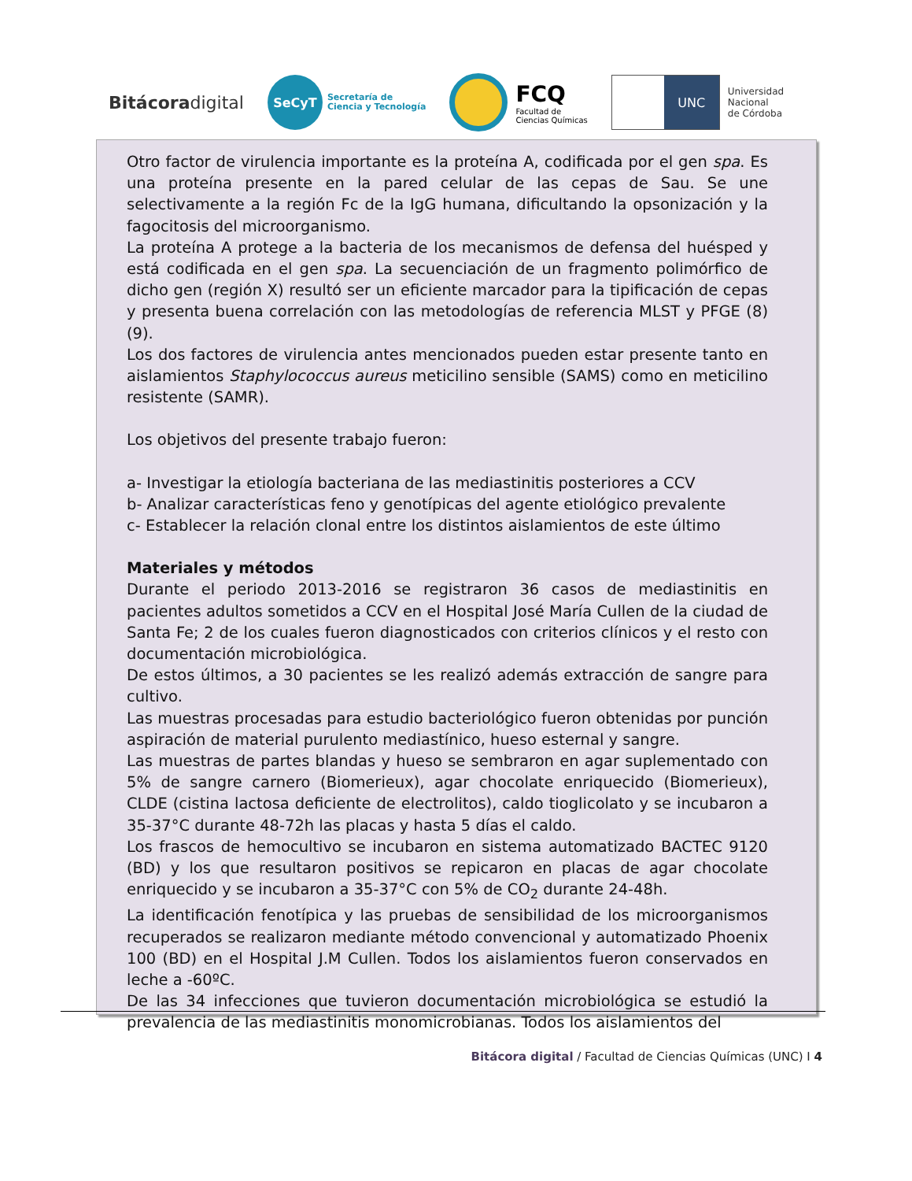Bitácoradigital
SeCyT
Secretaría de
Ciencia y Tecnología
FCQ
Facultad de
Ciencias Químicas
UNC
Universidad
Nacional
de Córdoba
Otro factor de virulencia importante es la proteína A, codificada por el gen spa. Es una proteína presente en la pared celular de las cepas de Sau. Se une selectivamente a la región Fc de la IgG humana, dificultando la opsonización y la fagocitosis del microorganismo.
La proteína A protege a la bacteria de los mecanismos de defensa del huésped y está codificada en el gen spa. La secuenciación de un fragmento polimórfico de dicho gen (región X) resultó ser un eficiente marcador para la tipificación de cepas y presenta buena correlación con las metodologías de referencia MLST y PFGE (8) (9).
Los dos factores de virulencia antes mencionados pueden estar presente tanto en aislamientos Staphylococcus aureus meticilino sensible (SAMS) como en meticilino resistente (SAMR).
Los objetivos del presente trabajo fueron:
a- Investigar la etiología bacteriana de las mediastinitis posteriores a CCV
b- Analizar características feno y genotípicas del agente etiológico prevalente
c- Establecer la relación clonal entre los distintos aislamientos de este último
Materiales y métodos
Durante el periodo 2013-2016 se registraron 36 casos de mediastinitis en pacientes adultos sometidos a CCV en el Hospital José María Cullen de la ciudad de Santa Fe; 2 de los cuales fueron diagnosticados con criterios clínicos y el resto con documentación microbiológica.
De estos últimos, a 30 pacientes se les realizó además extracción de sangre para cultivo.
Las muestras procesadas para estudio bacteriológico fueron obtenidas por punción aspiración de material purulento mediastínico, hueso esternal y sangre.
Las muestras de partes blandas y hueso se sembraron en agar suplementado con 5% de sangre carnero (Biomerieux), agar chocolate enriquecido (Biomerieux), CLDE (cistina lactosa deficiente de electrolitos), caldo tioglicolato y se incubaron a 35-37°C durante 48-72h las placas y hasta 5 días el caldo.
Los frascos de hemocultivo se incubaron en sistema automatizado BACTEC 9120 (BD) y los que resultaron positivos se repicaron en placas de agar chocolate enriquecido y se incubaron a 35-37°C con 5% de CO<sub>2</sub> durante 24-48h.
La identificación fenotípica y las pruebas de sensibilidad de los microorganismos recuperados se realizaron mediante método convencional y automatizado Phoenix 100 (BD) en el Hospital J.M Cullen. Todos los aislamientos fueron conservados en leche a -60ºC.
De las 34 infecciones que tuvieron documentación microbiológica se estudió la prevalencia de las mediastinitis monomicrobianas. Todos los aislamientos del
Bitácora digital / Facultad de Ciencias Químicas (UNC) I 4